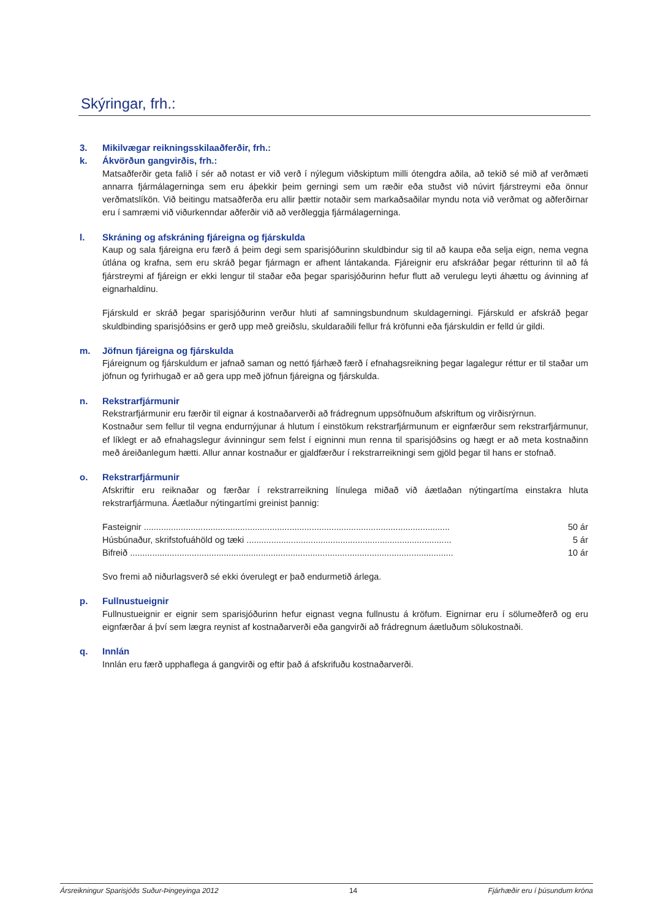Skýringar, frh.:
3. Mikilvægar reikningsskilaaðferðir, frh.:
k. Ákvörðun gangvirðis, frh.:
Matsaðferðir geta falið í sér að notast er við verð í nýlegum viðskiptum milli ótengdra aðila, að tekið sé mið af verðmæti annarra fjármálagerninga sem eru áþekkir þeim gerningi sem um ræðir eða stuðst við núvirt fjárstreymi eða önnur verðmatslíkön. Við beitingu matsaðferða eru allir þættir notaðir sem markaðsaðilar myndu nota við verðmat og aðferðirnar eru í samræmi við viðurkenndar aðferðir við að verðleggja fjármálagerninga.
l. Skráning og afskráning fjáreigna og fjárskulda
Kaup og sala fjáreigna eru færð á þeim degi sem sparisjóðurinn skuldbindur sig til að kaupa eða selja eign, nema vegna útlána og krafna, sem eru skráð þegar fjármagn er afhent lántakanda. Fjáreignir eru afskráðar þegar rétturinn til að fá fjárstreymi af fjáreign er ekki lengur til staðar eða þegar sparisjóðurinn hefur flutt að verulegu leyti áhættu og ávinning af eignarhaldinu.
Fjárskuld er skráð þegar sparisjóðurinn verður hluti af samningsbundnum skuldagerningi. Fjárskuld er afskráð þegar skuldbinding sparisjóðsins er gerð upp með greiðslu, skuldaraðili fellur frá kröfunni eða fjárskuldin er felld úr gildi.
m. Jöfnun fjáreigna og fjárskulda
Fjáreignum og fjárskuldum er jafnað saman og nettó fjárhæð færð í efnahagsreikning þegar lagalegur réttur er til staðar um jöfnun og fyrirhugað er að gera upp með jöfnun fjáreigna og fjárskulda.
n. Rekstrarfjármunir
Rekstrarfjármunir eru færðir til eignar á kostnaðarverði að frádregnum uppsöfnuðum afskriftum og virðisrýrnun.
Kostnaður sem fellur til vegna endurnýjunar á hlutum í einstökum rekstrarfjármunum er eignfærður sem rekstrarfjármunur, ef líklegt er að efnahagslegur ávinningur sem felst í eigninni mun renna til sparisjóðsins og hægt er að meta kostnaðinn með áreiðanlegum hætti. Allur annar kostnaður er gjaldfærður í rekstrarreikningi sem gjöld þegar til hans er stofnað.
o. Rekstrarfjármunir
Afskriftir eru reiknaðar og færðar í rekstrarreikning línulega miðað við áætlaðan nýtingartíma einstakra hluta rekstrarfjármuna. Áætlaður nýtingartími greinist þannig:
| Fasteignir ............................................................................................................................ | 50 ár |
| Húsbúnaður, skrifstofuáhöld og tæki ................................................................................... | 5 ár |
| Bifreið ................................................................................................................................... | 10 ár |
Svo fremi að niðurlagsverð sé ekki óverulegt er það endurmetið árlega.
p. Fullnustueignir
Fullnustueignir er eignir sem sparisjóðurinn hefur eignast vegna fullnustu á kröfum. Eignirnar eru í sölumeðferð og eru eignfærðar á því sem lægra reynist af kostnaðarverði eða gangvirði að frádregnum áætluðum sölukostnaði.
q. Innlán
Innlán eru færð upphaflega á gangvirði og eftir það á afskrifuðu kostnaðarverði.
Ársreikningur Sparisjóðs Suður-Þingeyinga 2012 14 Fjárhæðir eru í þúsundum króna